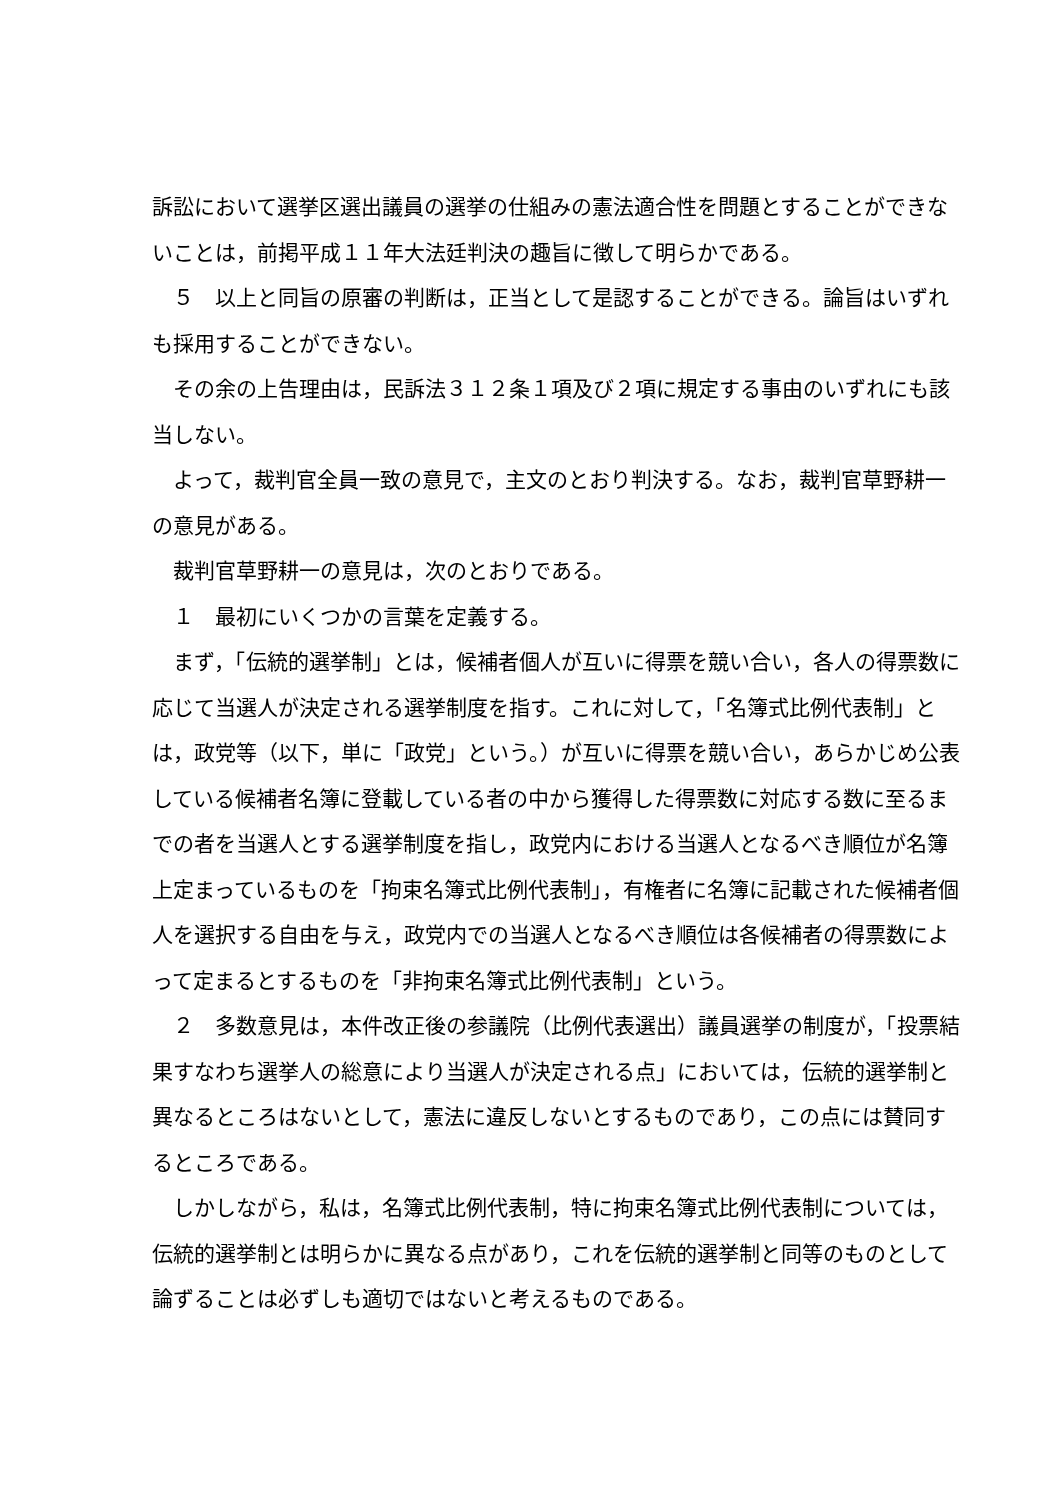訴訟において選挙区選出議員の選挙の仕組みの憲法適合性を問題とすることができないことは，前掲平成１１年大法廷判決の趣旨に徴して明らかである。
５　以上と同旨の原審の判断は，正当として是認することができる。論旨はいずれも採用することができない。
その余の上告理由は，民訴法３１２条１項及び２項に規定する事由のいずれにも該当しない。
よって，裁判官全員一致の意見で，主文のとおり判決する。なお，裁判官草野耕一の意見がある。
裁判官草野耕一の意見は，次のとおりである。
１　最初にいくつかの言葉を定義する。
まず，「伝統的選挙制」とは，候補者個人が互いに得票を競い合い，各人の得票数に応じて当選人が決定される選挙制度を指す。これに対して，「名簿式比例代表制」とは，政党等（以下，単に「政党」という。）が互いに得票を競い合い，あらかじめ公表している候補者名簿に登載している者の中から獲得した得票数に対応する数に至るまでの者を当選人とする選挙制度を指し，政党内における当選人となるべき順位が名簿上定まっているものを「拘束名簿式比例代表制」，有権者に名簿に記載された候補者個人を選択する自由を与え，政党内での当選人となるべき順位は各候補者の得票数によって定まるとするものを「非拘束名簿式比例代表制」という。
２　多数意見は，本件改正後の参議院（比例代表選出）議員選挙の制度が，「投票結果すなわち選挙人の総意により当選人が決定される点」においては，伝統的選挙制と異なるところはないとして，憲法に違反しないとするものであり，この点には賛同するところである。
しかしながら，私は，名簿式比例代表制，特に拘束名簿式比例代表制については，伝統的選挙制とは明らかに異なる点があり，これを伝統的選挙制と同等のものとして論ずることは必ずしも適切ではないと考えるものである。